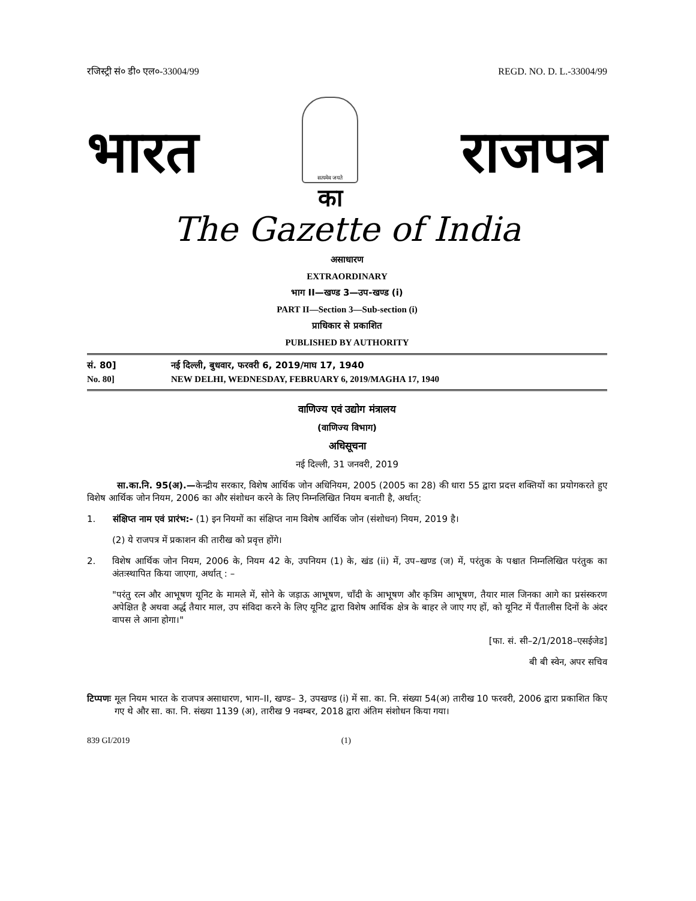रजिस्ट्री सं० डी० एल०-33004/99 REGD. NO. D. L.-33004/99
भारत
सत्यमेव जयते
का
राजपत्र
The Gazette of India
असाधारण
EXTRAORDINARY
भाग II—खण्ड 3—उप-खण्ड (i)
PART II—Section 3—Sub-section (i)
प्राधिकार से प्रकाशित
PUBLISHED BY AUTHORITY
सं. 80] नई दिल्ली, बुधवार, फरवरी 6, 2019/माघ 17, 1940
No. 80] NEW DELHI, WEDNESDAY, FEBRUARY 6, 2019/MAGHA 17, 1940
वाणिज्य एवं उद्योग मंत्रालय
(वाणिज्य विभाग)
अधिसूचना
नई दिल्ली, 31 जनवरी, 2019
सा.का.नि. 95(अ).—केन्द्रीय सरकार, विशेष आर्थिक जोन अधिनियम, 2005 (2005 का 28) की धारा 55 द्वारा प्रदत्त शक्तियों का प्रयोगकरते हुए विशेष आर्थिक जोन नियम, 2006 का और संशोधन करने के लिए निम्नलिखित नियम बनाती है, अर्थात्:
1. संक्षिप्त नाम एवं प्रारंभ:- (1) इन नियमों का संक्षिप्त नाम विशेष आर्थिक जोन (संशोधन) नियम, 2019 है।
(2) ये राजपत्र में प्रकाशन की तारीख को प्रवृत्त होंगे।
2. विशेष आर्थिक जोन नियम, 2006 के, नियम 42 के, उपनियम (1) के, खंड (ii) में, उप–खण्ड (ज) में, परंतुक के पश्चात निम्नलिखित परंतुक का अंतःस्थापित किया जाएगा, अर्थात् : –
"परंतु रत्न और आभूषण यूनिट के मामले में, सोने के जड़ाऊ आभूषण, चाँदी के आभूषण और कृत्रिम आभूषण, तैयार माल जिनका आगे का प्रसंस्करण अपेक्षित है अथवा अर्द्ध तैयार माल, उप संविदा करने के लिए यूनिट द्वारा विशेष आर्थिक क्षेत्र के बाहर ले जाए गए हों, को यूनिट में पैंतालीस दिनों के अंदर वापस ले आना होगा।"
[फा. सं. सी–2/1/2018–एसईजेड]
बी बी स्वेन, अपर सचिव
टिप्पणः मूल नियम भारत के राजपत्र असाधारण, भाग–II, खण्ड– 3, उपखण्ड (i) में सा. का. नि. संख्या 54(अ) तारीख 10 फरवरी, 2006 द्वारा प्रकाशित किए गए थे और सा. का. नि. संख्या 1139 (अ), तारीख 9 नवम्बर, 2018 द्वारा अंतिम संशोधन किया गया।
839 GI/2019 (1)